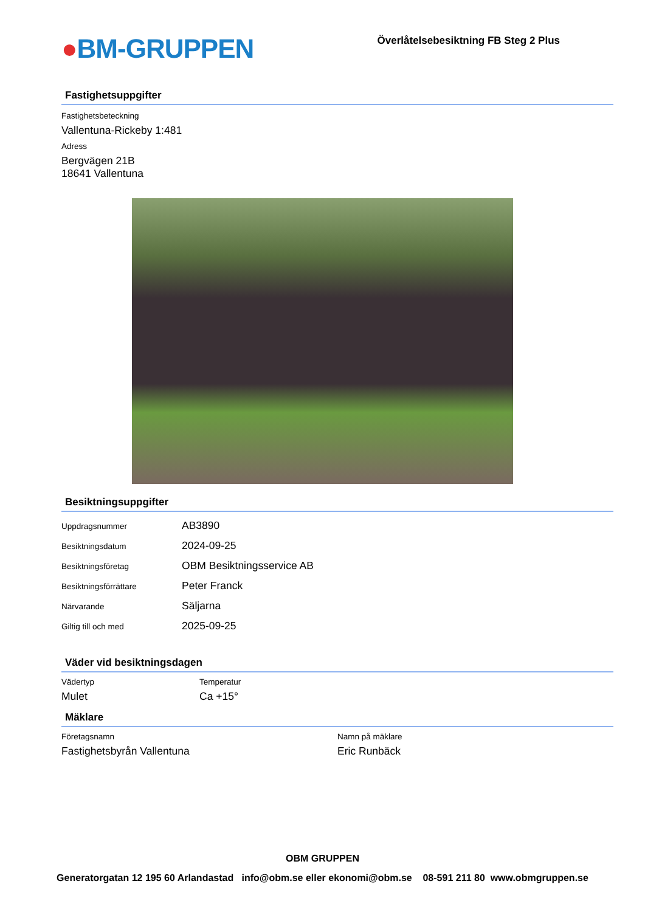●BM-GRUPPEN
Överlåtelsebesiktning FB Steg 2 Plus
Fastighetsuppgifter
Fastighetsbeteckning
Vallentuna-Rickeby 1:481
Adress
Bergvägen 21B
18641 Vallentuna
Besiktningsuppgifter
Uppdragsnummer
AB3890
Besiktningsdatum
2024-09-25
Besiktningsföretag
OBM Besiktningsservice AB
Besiktningsförrättare
Peter Franck
Närvarande
Säljarna
Giltig till och med
2025-09-25
Väder vid besiktningsdagen
Vädertyp
Mulet
Temperatur
Ca +15°
Mäklare
Företagsnamn
Fastighetsbyrån Vallentuna
Namn på mäklare
Eric Runbäck
OBM GRUPPEN
Generatorgatan 12 195 60 Arlandastad info@obm.se eller ekonomi@obm.se 08-591 211 80 www.obmgruppen.se